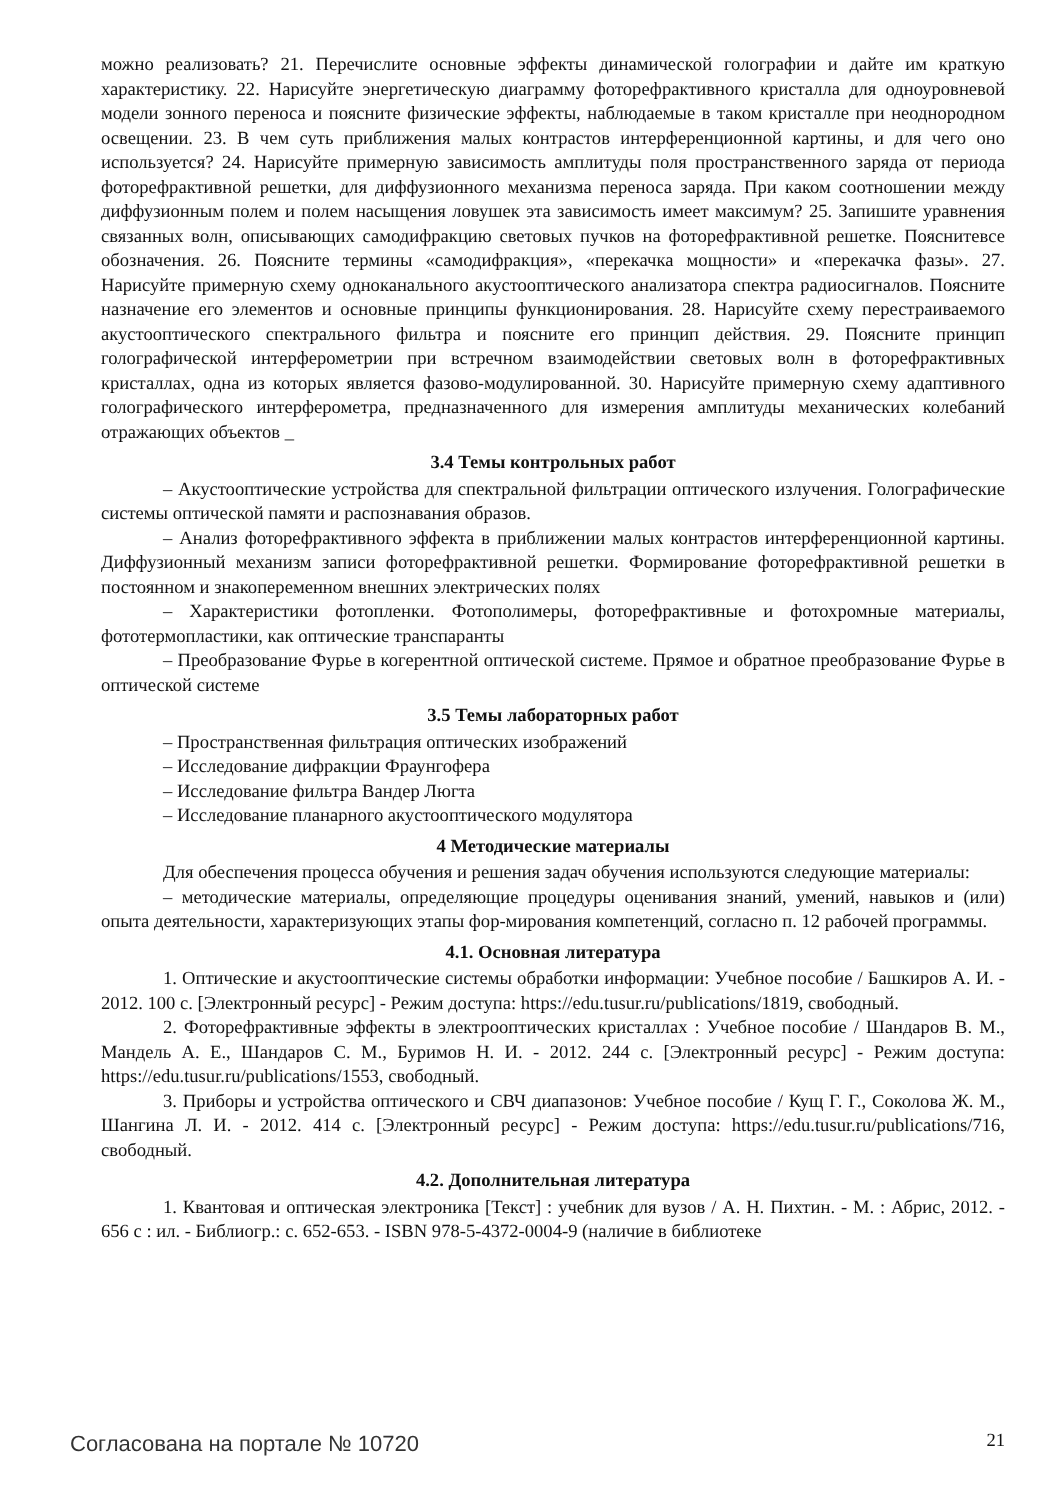можно реализовать? 21. Перечислите основные эффекты динамической голографии и дайте им краткую характеристику. 22. Нарисуйте энергетическую диаграмму фоторефрактивного кристалла для одноуровневой модели зонного переноса и поясните физические эффекты, наблюдаемые в таком кристалле при неоднородном освещении. 23. В чем суть приближения малых контрастов интерференционной картины, и для чего оно используется? 24. Нарисуйте примерную зависимость амплитуды поля пространственного заряда от периода фоторефрактивной решетки, для диффузионного механизма переноса заряда. При каком соотношении между диффузионным полем и полем насыщения ловушек эта зависимость имеет максимум? 25. Запишите уравнения связанных волн, описывающих самодифракцию световых пучков на фоторефрактивной решетке. Пояснитевсе обозначения. 26. Поясните термины «самодифракция», «перекачка мощности» и «перекачка фазы». 27. Нарисуйте примерную схему одноканального акустооптического анализатора спектра радиосигналов. Поясните назначение его элементов и основные принципы функционирования. 28. Нарисуйте схему перестраиваемого акустооптического спектрального фильтра и поясните его принцип действия. 29. Поясните принцип голографической интерферометрии при встречном взаимодействии световых волн в фоторефрактивных кристаллах, одна из которых является фазово-модулированной. 30. Нарисуйте примерную схему адаптивного голографического интерферометра, предназначенного для измерения амплитуды механических колебаний отражающих объектов _
3.4 Темы контрольных работ
– Акустооптические устройства для спектральной фильтрации оптического излучения. Голографические системы оптической памяти и распознавания образов.
– Анализ фоторефрактивного эффекта в приближении малых контрастов интерференционной картины. Диффузионный механизм записи фоторефрактивной решетки. Формирование фоторефрактивной решетки в постоянном и знакопеременном внешних электрических полях
– Характеристики фотопленки. Фотополимеры, фоторефрактивные и фотохромные материалы, фототермопластики, как оптические транспаранты
– Преобразование Фурье в когерентной оптической системе. Прямое и обратное преобразование Фурье в оптической системе
3.5 Темы лабораторных работ
– Пространственная фильтрация оптических изображений
– Исследование дифракции Фраунгофера
– Исследование фильтра Вандер Люгта
– Исследование планарного акустооптического модулятора
4 Методические материалы
Для обеспечения процесса обучения и решения задач обучения используются следующие материалы:
– методические материалы, определяющие процедуры оценивания знаний, умений, навыков и (или) опыта деятельности, характеризующих этапы фор-мирования компетенций, согласно п. 12 рабочей программы.
4.1. Основная литература
1. Оптические и акустооптические системы обработки информации: Учебное пособие / Башкиров А. И. - 2012. 100 с. [Электронный ресурс] - Режим доступа: https://edu.tusur.ru/publications/1819, свободный.
2. Фоторефрактивные эффекты в электрооптических кристаллах : Учебное пособие / Шандаров В. М., Мандель А. Е., Шандаров С. М., Буримов Н. И. - 2012. 244 с. [Электронный ресурс] - Режим доступа: https://edu.tusur.ru/publications/1553, свободный.
3. Приборы и устройства оптического и СВЧ диапазонов: Учебное пособие / Кущ Г. Г., Соколова Ж. М., Шангина Л. И. - 2012. 414 с. [Электронный ресурс] - Режим доступа: https://edu.tusur.ru/publications/716, свободный.
4.2. Дополнительная литература
1. Квантовая и оптическая электроника [Текст] : учебник для вузов / А. Н. Пихтин. - М. : Абрис, 2012. - 656 с : ил. - Библиогр.: с. 652-653. - ISBN 978-5-4372-0004-9 (наличие в библиотеке
Согласована на портале № 10720 21